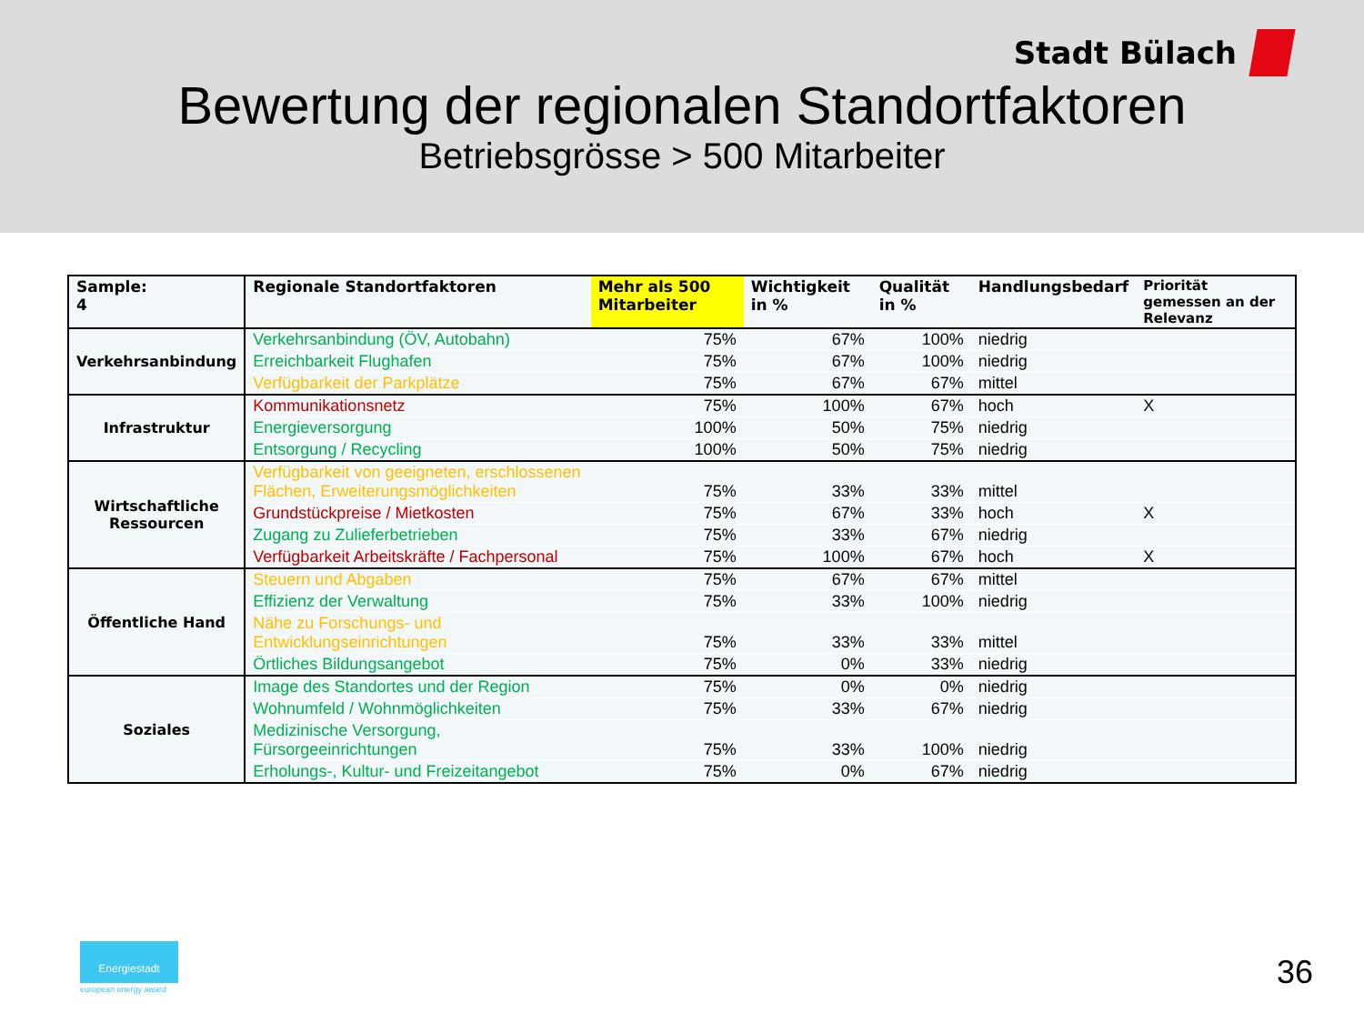Stadt Bülach
Bewertung der regionalen Standortfaktoren
Betriebsgrösse > 500 Mitarbeiter
| Sample: 4 | Regionale Standortfaktoren | Mehr als 500 Mitarbeiter | Wichtigkeit in % | Qualität in % | Handlungsbedarf | Priorität gemessen an der Relevanz |
| --- | --- | --- | --- | --- | --- | --- |
| Verkehrsanbindung | Verkehrsanbindung (ÖV, Autobahn) | 75% | 67% | 100% | niedrig | |
| | Erreichbarkeit Flughafen | 75% | 67% | 100% | niedrig | |
| | Verfügbarkeit der Parkplätze | 75% | 67% | 67% | mittel | |
| Infrastruktur | Kommunikationsnetz | 75% | 100% | 67% | hoch | X |
| | Energieversorgung | 100% | 50% | 75% | niedrig | |
| | Entsorgung / Recycling | 100% | 50% | 75% | niedrig | |
| Wirtschaftliche Ressourcen | Verfügbarkeit von geeigneten, erschlossenen Flächen, Erweiterungsmöglichkeiten | 75% | 33% | 33% | mittel | |
| | Grundstückpreise / Mietkosten | 75% | 67% | 33% | hoch | X |
| | Zugang zu Zulieferbetrieben | 75% | 33% | 67% | niedrig | |
| | Verfügbarkeit Arbeitskräfte / Fachpersonal | 75% | 100% | 67% | hoch | X |
| Öffentliche Hand | Steuern und Abgaben | 75% | 67% | 67% | mittel | |
| | Effizienz der Verwaltung | 75% | 33% | 100% | niedrig | |
| | Nähe zu Forschungs- und Entwicklungseinrichtungen | 75% | 33% | 33% | mittel | |
| | Örtliches Bildungsangebot | 75% | 0% | 33% | niedrig | |
| Soziales | Image des Standortes und der Region | 75% | 0% | 0% | niedrig | |
| | Wohnumfeld / Wohnmöglichkeiten | 75% | 33% | 67% | niedrig | |
| | Medizinische Versorgung, Fürsorgeeinrichtungen | 75% | 33% | 100% | niedrig | |
| | Erholungs-, Kultur- und Freizeitangebot | 75% | 0% | 67% | niedrig | |
Energiestadt
european energy award 36